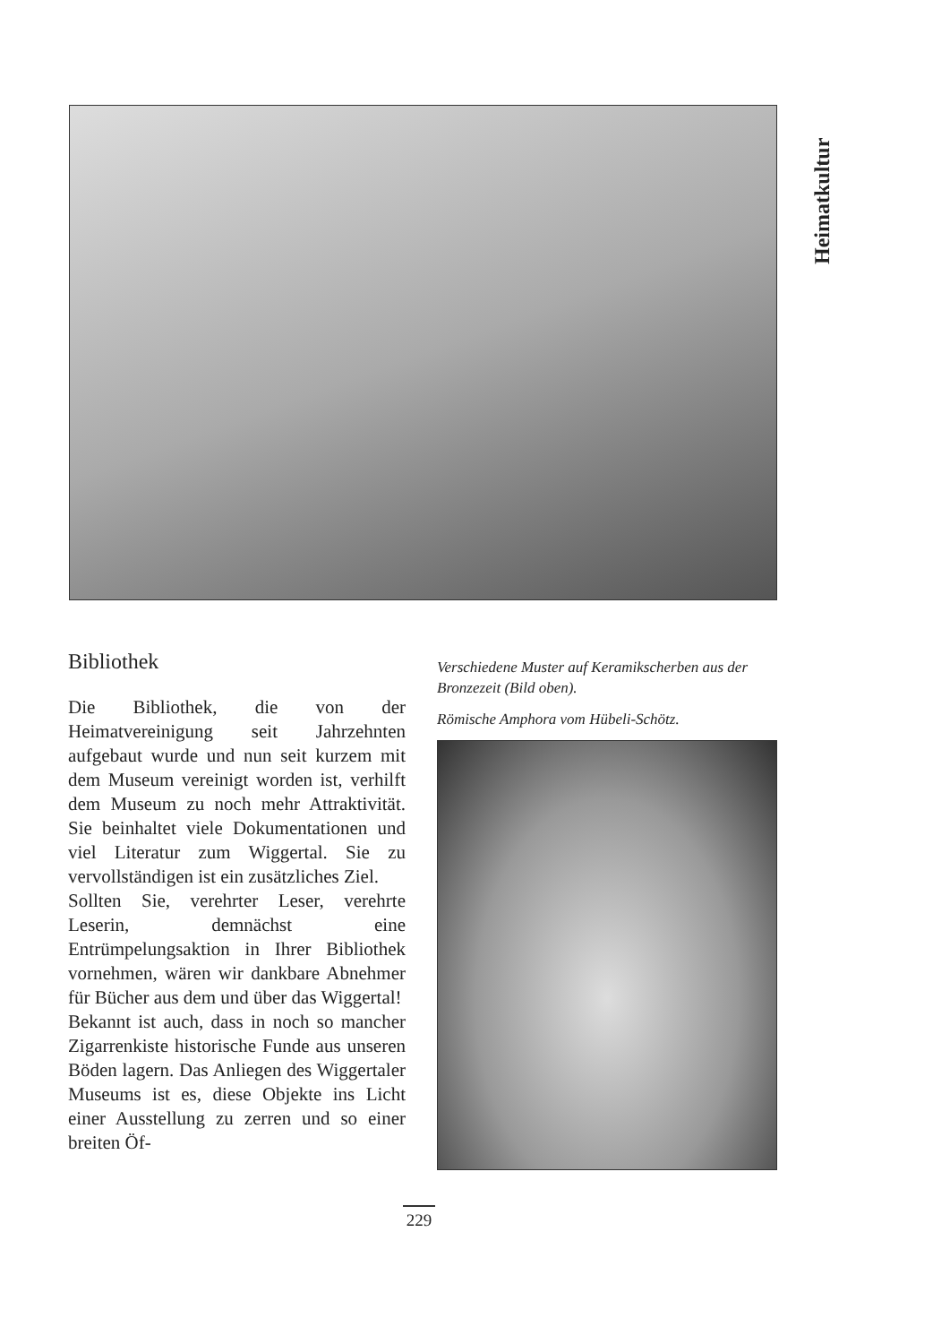Heimatkultur
Bibliothek
Die Bibliothek, die von der Heimatvereinigung seit Jahrzehnten aufgebaut wurde und nun seit kurzem mit dem Museum vereinigt worden ist, verhilft dem Museum zu noch mehr Attraktivität. Sie beinhaltet viele Dokumentationen und viel Literatur zum Wiggertal. Sie zu vervollständigen ist ein zusätzliches Ziel.
Sollten Sie, verehrter Leser, verehrte Leserin, demnächst eine Entrümpelungsaktion in Ihrer Bibliothek vornehmen, wären wir dankbare Abnehmer für Bücher aus dem und über das Wiggertal!
Bekannt ist auch, dass in noch so mancher Zigarrenkiste historische Funde aus unseren Böden lagern. Das Anliegen des Wiggertaler Museums ist es, diese Objekte ins Licht einer Ausstellung zu zerren und so einer breiten Öf-
Verschiedene Muster auf Keramikscherben aus der Bronzezeit (Bild oben).
Römische Amphora vom Hübeli-Schötz.
229